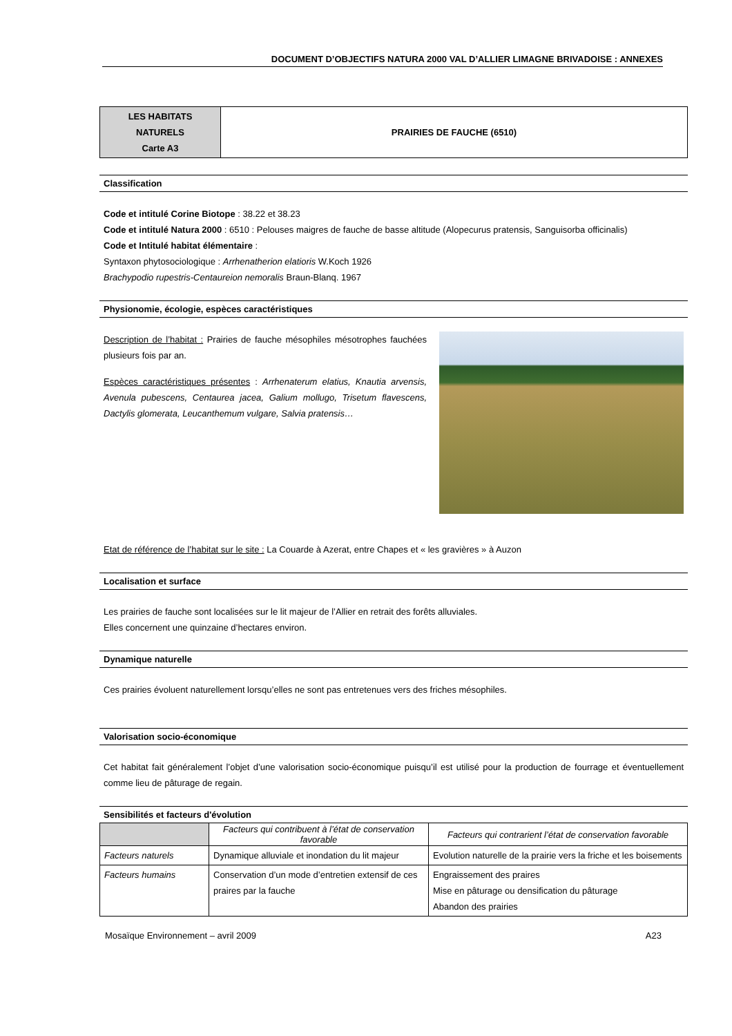DOCUMENT D’OBJECTIFS NATURA 2000 VAL D’ALLIER LIMAGNE BRIVADOISE : ANNEXES
| LES HABITATS NATURELS Carte A3 | PRAIRIES DE FAUCHE (6510) |
Classification
Code et intitulé Corine Biotope : 38.22 et 38.23
Code et intitulé Natura 2000 : 6510 : Pelouses maigres de fauche de basse altitude (Alopecurus pratensis, Sanguisorba officinalis)
Code et Intitulé habitat élémentaire :
Syntaxon phytosociologique : Arrhenatherion elatioris W.Koch 1926
Brachypodio rupestris-Centaureion nemoralis Braun-Blanq. 1967
Physionomie, écologie, espèces caractéristiques
Description de l’habitat : Prairies de fauche mésophiles mésotrophes fauchées plusieurs fois par an.
Espèces caractéristiques présentes : Arrhenaterum elatius, Knautia arvensis, Avenula pubescens, Centaurea jacea, Galium mollugo, Trisetum flavescens, Dactylis glomerata, Leucanthemum vulgare, Salvia pratensis…
Etat de référence de l’habitat sur le site : La Couarde à Azerat, entre Chapes et « les gravières » à Auzon
Localisation et surface
Les prairies de fauche sont localisées sur le lit majeur de l’Allier en retrait des forêts alluviales.
Elles concernent une quinzaine d’hectares environ.
Dynamique naturelle
Ces prairies évoluent naturellement lorsqu’elles ne sont pas entretenues vers des friches mésophiles.
Valorisation socio-économique
Cet habitat fait généralement l’objet d’une valorisation socio-économique puisqu’il est utilisé pour la production de fourrage et éventuellement comme lieu de pâturage de regain.
Sensibilités et facteurs d'évolution
| | Facteurs qui contribuent à l’état de conservation favorable | Facteurs qui contrarient l’état de conservation favorable |
| --- | --- | --- |
| Facteurs naturels | Dynamique alluviale et inondation du lit majeur | Evolution naturelle de la prairie vers la friche et les boisements |
| Facteurs humains | Conservation d’un mode d’entretien extensif de ces praires par la fauche | Engraissement des praires Mise en pâturage ou densification du pâturage Abandon des prairies |
Mosaïque Environnement – avril 2009 A23